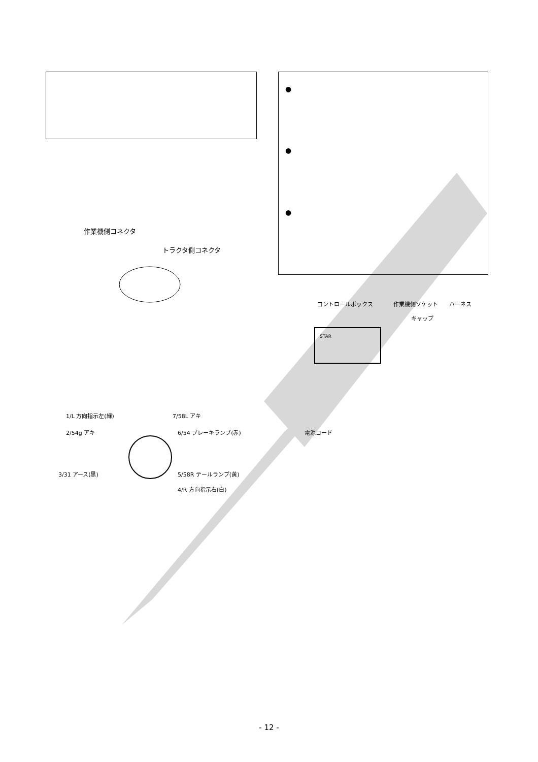●
●
●
作業機側コネクタ
トラクタ側コネクタ
1/L 方向指示左(緑) 7/58L アキ
2/54g アキ 6/54 ブレーキランプ(赤)
3/31 アース(黒) 5/58R テールランプ(黄)
4/R 方向指示右(白)
コントロールボックス 作業機側ソケット ハーネス
キャップ
STAR
電源コード
- 12 -